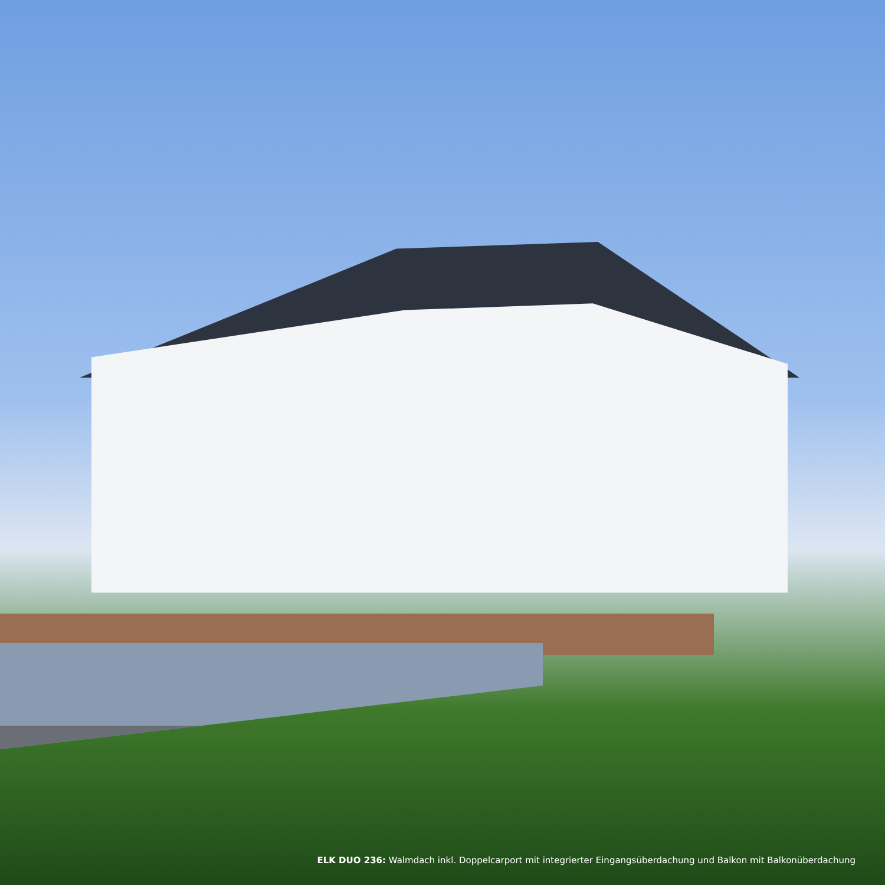ELK DUO 236: Walmdach inkl. Doppelcarport mit integrierter Eingangsüberdachung und Balkon mit Balkonüberdachung